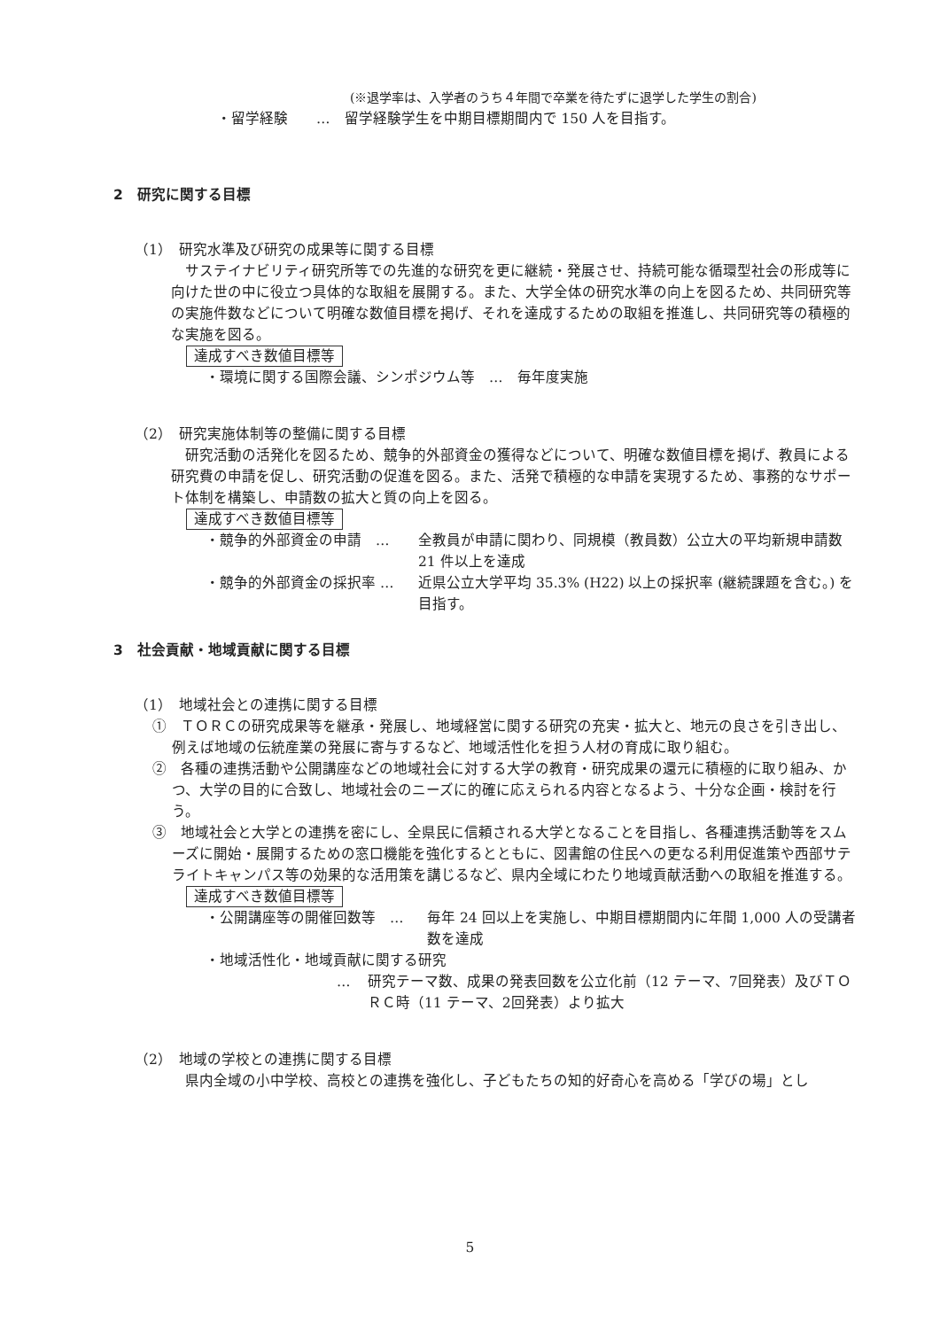(※退学率は、入学者のうち４年間で卒業を待たずに退学した学生の割合)
・留学経験　　…　留学経験学生を中期目標期間内で 150 人を目指す。
2　研究に関する目標
（1）　研究水準及び研究の成果等に関する目標
サステイナビリティ研究所等での先進的な研究を更に継続・発展させ、持続可能な循環型社会の形成等に向けた世の中に役立つ具体的な取組を展開する。また、大学全体の研究水準の向上を図るため、共同研究等の実施件数などについて明確な数値目標を掲げ、それを達成するための取組を推進し、共同研究等の積極的な実施を図る。
達成すべき数値目標等
・環境に関する国際会議、シンポジウム等　…　毎年度実施
（2）　研究実施体制等の整備に関する目標
研究活動の活発化を図るため、競争的外部資金の獲得などについて、明確な数値目標を掲げ、教員による研究費の申請を促し、研究活動の促進を図る。また、活発で積極的な申請を実現するため、事務的なサポート体制を構築し、申請数の拡大と質の向上を図る。
達成すべき数値目標等
・競争的外部資金の申請　… 全教員が申請に関わり、同規模（教員数）公立大の平均新規申請数 21 件以上を達成
・競争的外部資金の採択率 … 近県公立大学平均 35.3% (H22) 以上の採択率 (継続課題を含む。) を目指す。
3　社会貢献・地域貢献に関する目標
（1）　地域社会との連携に関する目標
①　ＴＯＲＣの研究成果等を継承・発展し、地域経営に関する研究の充実・拡大と、地元の良さを引き出し、例えば地域の伝統産業の発展に寄与するなど、地域活性化を担う人材の育成に取り組む。
②　各種の連携活動や公開講座などの地域社会に対する大学の教育・研究成果の還元に積極的に取り組み、かつ、大学の目的に合致し、地域社会のニーズに的確に応えられる内容となるよう、十分な企画・検討を行う。
③　地域社会と大学との連携を密にし、全県民に信頼される大学となることを目指し、各種連携活動等をスムーズに開始・展開するための窓口機能を強化するとともに、図書館の住民への更なる利用促進策や西部サテライトキャンパス等の効果的な活用策を講じるなど、県内全域にわたり地域貢献活動への取組を推進する。
達成すべき数値目標等
・公開講座等の開催回数等　… 毎年 24 回以上を実施し、中期目標期間内に年間 1,000 人の受講者数を達成
・地域活性化・地域貢献に関する研究
… 研究テーマ数、成果の発表回数を公立化前（12 テーマ、7回発表）及びＴＯＲＣ時（11 テーマ、2回発表）より拡大
（2）　地域の学校との連携に関する目標
県内全域の小中学校、高校との連携を強化し、子どもたちの知的好奇心を高める「学びの場」とし
5